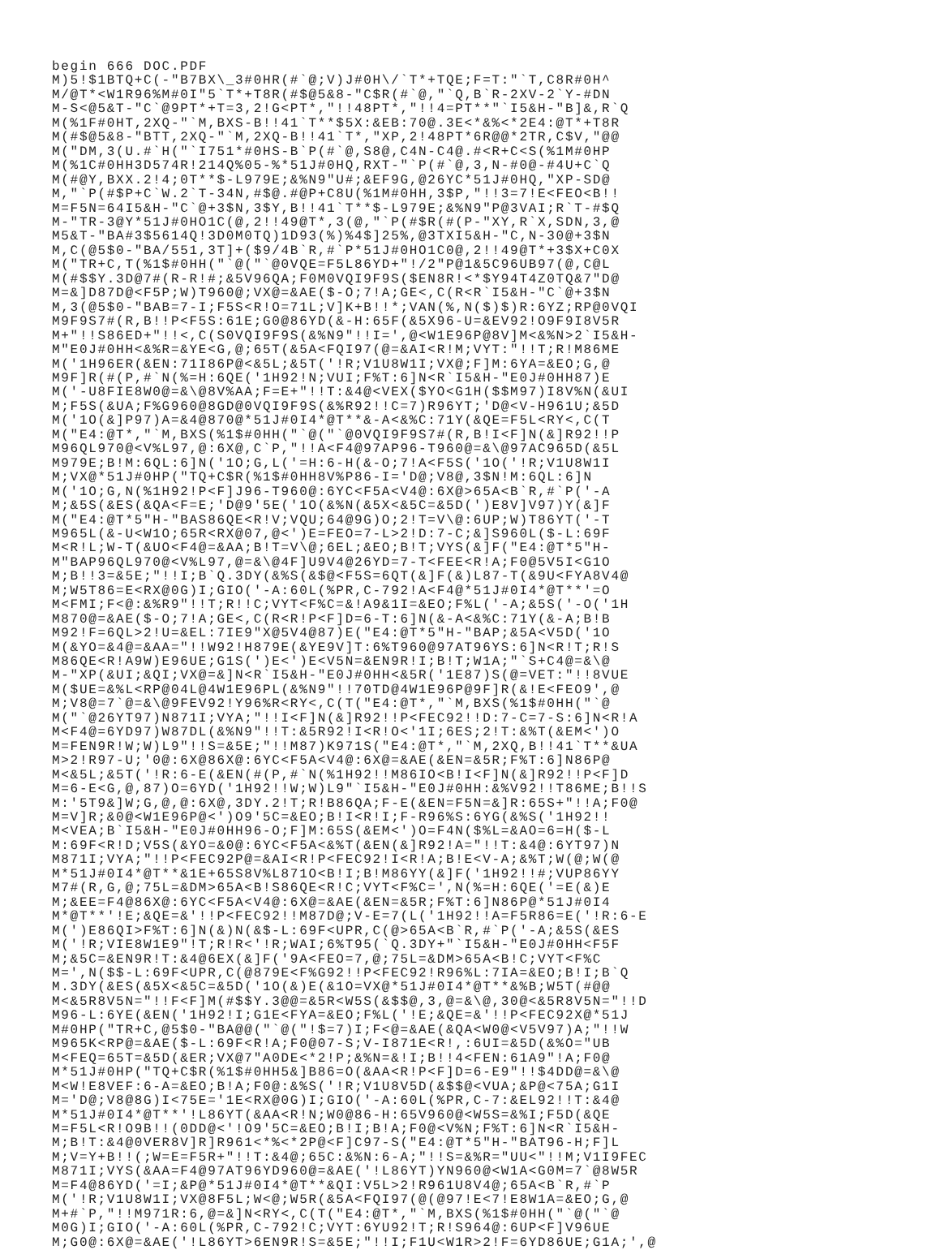begin 666 DOC.PDF
M)5!$1BTQ+C(-"B7BX\_3#0HR(#`@;V)J#0H\/`T*+TQE;F=T:"`T,C8R#0H^
M/@T*<W1R96%M#0I"5`T*+T8R(#$@5&8-"C$R(#`@,"`Q,B`R-2XV-2`Y-#DN
M-S<@5&T-"C`@9PT*+T=3,2!G<PT*,"!!48PT*,"!!4=PT**"`I5&H-"B]&,R`Q
M(%1F#0HT,2XQ-"`M,BXS-B!!41`T**$5X:&EB:70@.3E<*&%<*2E4:@T*+T8R
M(#$@5&8-"BTT,2XQ-"`M,2XQ-B!!41`T*,"XP,2!48PT*6R@@*2TR,C$V,"@@
M("DM,3(U.#`H("`I751*#0HS-B`P(#`@,S8@,C4N-C4@.#<R+C<S(%1M#0HP
M(%1C#0HH3D574R!214Q%05-%*51J#0HQ,RXT-"`P(#`@,3,N-#0@-#4U+C`Q
M(#@Y,BXX.2!4;0T**$-L979E;&%N9"U#;&EF9G,@26YC*51J#0HQ,"XP-SD@
M,"`P(#$P+C`W.2`T-34N,#$@.#@P+C8U(%1M#0HH,3$P,"!!3=7!E<FEO<B!!
M=F5N=64I5&H-"C`@+3$N,3$Y,B!!41`T**$-L979E;&%N9"P@3VAI;R`T-#$Q
M-"TR-3@Y*51J#0HO1C(@,2!!49@T*,3(@,"`P(#$R(#(P-"XY,R`X,SDN,3,@
M5&T-"BA#3$5614Q!3D0M0TQ)1D93(%)%4$]25%,@3TXI5&H-"C,N-30@+3$N
M,C(@5$0-"BA/551,3T]+($9/4B`R,#`P*51J#0HO1C0@,2!!49@T*+3$X+C0X
M("TR+C,T(%1$#0HH("`@("`@0VQE=F5L86YD+"!/2"P@1&5C96UB97(@,C@L
M(#$$Y.3D@7#(R-R!#;&5V96QA;F0M0VQI9F9S($EN8R!<*$Y94T4Z0TQ&7"D@
M=&]D87D@<F5P;W)T960@;VX@=&AE($-O;7!A;GE<,C(R<R`I5&H-"C`@+3$N
M,3(@5$0-"BAB=7-I;F5S<R!O=71L;V]K+B!!*;VAN(%,N($)$)R:6YZ;RP@0VQI
M9F9S7#(R,B!!P<F5S:61E;G0@86YD(&-H:65F(&5X96-U=&EV92!O9F9I8V5R
M+"!!S86ED+"!!<,C(S0VQI9F9S(&%N9"!!I=',@<W1E96P@8V]M<&%N>2`I5&H-
M"E0J#0HH<&%R=&YE<G,@;65T(&5A<FQI97(@=&AI<R!M;VYT:"!!T;R!M86ME
M('1H96ER(&EN:71I86P@<&5L;&5T('!R;V1U8W1I;VX@;F]M:6YA=&EO;G,@
M9F]R(#(P,#`N(%=H:6QE('1H92!N;VUI;F%T:6]N<R`I5&H-"E0J#0HH87)E
M('-U8FIE8W0@=&\@8V%AA;F=E+"!!T:&4@<VEX($YO<G1H($$M97)I8V%N(&UI
M;F5S(&UA;F%G960@8GD@0VQI9F9S(&%R92!!C=7)R96YT;'D@<V-H961U;&5D
M('1O(&]P97)A=&4@870@*51J#0I4*@T**&-A<&%C:71Y(&QE=F5L<RY<,C(T
M("E4:@T*,"`M,BXS(%1$#0HH("`@("`@0VQI9F9S7#(R,B!I<F]N(&]R92!!P
M96QL970@<V%L97,@:6X@,C`P,"!!A<F4@97AP96-T960@=&\@97AC965D(&5L
M979E;B!M:6QL:6]N('1O;G,L('=H:6-H(&-O;7!A<F5S('1O('!R;V1U8W1I
M;VX@*51J#0HP("TQ+C$R(%1$#0HH8V%P86-I='D@;V8@,3$N!M:6QL:6]N
M('1O;G,N(%1H92!P<F]J96-T960@:6YC<F5A<V4@:6X@>65A<B`R,#`P('-A
M;&5S(&ES(&QA<F=E;'D@9'5E('1O(&%N(&5X<&5C=&5D(')E8V]V97)Y(&]F
M("E4:@T*5"H-"BAS86QE<R!V;VQU;64@9G)O;2!T=V\@:6UP;W)T86YT('-T
M965L(&-U<W1O;65R<RX@07,@<')E=FEO=7-L>2!D:7-C;&]S960L($-L:69F
M<R!L;W-T(&UO<F4@=&AA;B!T=V\@;6EL;&EO;B!T;VYS(&]F("E4:@T*5"H-
M"BAP96QL970@<V%L97,@=&\@4F]U9V4@26YD=7-T<FEE<R!A;F0@5V5I<G1O
M;B!!3=&5E;"!!I;B`Q.3DY(&%S(&$@<F5S=6QT(&]F(&)L87-T(&9U<FYA8V4@
M;W5T86=E<RX@0G)I;GIO('-A:60L(%PR,C-792!A<F4@*51J#0I4*@T**'=O
M<FMI;F<@:&%R9"!!T;R!!C;VYT<F%C=&!A9&1I=&EO;F%L('-A;&5S('-O('1H
M870@=&AE($-O;7!A;GE<,C(R<R!P<F]D=6-T:6]N(&-A<&%C:71Y(&-A;B!B
M92!F=6QL>2!U=&EL:7IE9"X@5V4@87)E("E4:@T*5"H-"BAP;&5A<V5D('1O
M(&YO=&4@=&AA="!!W92!H879E(&YE9V]T:6%T960@97AT96YS:6]N<R!T;R!S
M86QE<R!A9W)E96UE;G1S(')E<')E<V5N=&EN9R!I;B!T;W1A;"`S+C4@=&\@
M-"XP(&UI;&QI;VX@=&]N<R`I5&H-"E0J#0HH<&5R('1E87)S(@=VET:"!!8VUE
M($UE=&%L<RP@04L@4W1E96PL(&%N9"!!70TD@4W1E96P@9F]R(&!E<FEO9',@
M;V8@=7`@=&\@9FEV92!Y96%R<RY<,C(T("E4:@T*,"`M,BXS(%1$#0HH("`@
M("`@26YT97)N871I;VYA;"!!I<F]N(&]R92!!P<FEC92!!D:7-C=7-S:6]N<R!A
M<F4@=6YD97)W87DL(&%N9"!!T:&5R92!I<R!O<'1I;6ES;2!T:&%T(&EM<')O
M=FEN9R!W;W)L9"!!S=&5E;"!!M87)K971S("E4:@T*,"`M,2XQ,B!!41`T**&UA
M>2!R97-U;'0@:6X@86X@:6YC<F5A<V4@:6X@=&AE(&EN=&5R;F%T:6]N86P@
M<&5L;&5T('!R:6-E(&EN(#(P,#`N(%1H92!!M86IO<B!I<F]N(&]R92!!P<F]D
M=6-E<G,@,87)O=6YD('1H92!!W;W)L9"`I5&H-"E0J#0HH:&%V92!!T86ME;B!!S
M:'5T9&]W;G,@,@:6X@,3DY.2!T;R!B86QA;F-E(&EN=F5N=&]R:65S+"!!A;F0@
M=V]R;&0@<W1E96P@<')O9'5C=&EO;B!I<R!I;F-R96%S:6YG(&%S('1H92!!
M<VEA;B`I5&H-"E0J#0HH96-O;F]M:65S(&EM<')O=F4N($%L=&AO=6=H($-L
M:69F<R!D;V5S(&YO=&0@:6YC<F5A<&%T(&EN(&]R92!A="!!T:&4@:6YT97)N
M871I;VYA;"!!P<FEC92P@=&AI<R!P<FEC92!I<R!A;B!E<V-A;&%T;W(@;W(@
M*51J#0I4*@T**&1E+65S8V%L871O<B!I;B!M86YY(&]F('1H92!!#;VUP86YY
M7#(R,G,@;75L=&DM>65A<B!S86QE<R!C;VYT<F%C=',N(%=H:6QE('=E(&)E
M;&EE=F4@86X@:6YC<F5A<V4@:6X@=&AE(&EN=&5R;F%T:6]N86P@*51J#0I4
M*@T**'!E;&QE=&'!!P<FEC92!!M87D@;V-E=7(L('1H92!!A=F5R86=E('!R:6-E
M(')E86QI>F%T:6]N(&)N(&$-L:69F<UPR,C(@>65A<B`R,#`P('-A;&5S(&ES
M('!R;VIE8W1E9"!T;R!R<'!R;WAI;6%T95(`Q.3DY+"`I5&H-"E0J#0HH<F5F
M;&5C=&EN9R!T:&4@6EX(&]F('9A<FEO=7,@;75L=&DM>65A<B!C;VYT<F%C
M=',N($$-L:69F<UPR,C(@879E<F%G92!!P<FEC92!R96%L:7IA=&EO;B!I;B`Q
M.3DY(&ES(&5X<&5C=&5D('1O(&)E(&1O=VX@*51J#0I4*@T**&%B;W5T(#@@
M<&5R8V5N="!!F<F]M(#$$Y.3@@=&5R<W5S(&$$@,3,@=&\@,30@<&5R8V5N="!!D
M96-L:6YE(&EN('1H92!I;G1E<FYA=&EO;F%L('!E;&QE=&'!!P<FEC92X@*51J
M#0HP("TR+C,@5$0-"BA@@("`@("!$=7)I;F<@=&AE(&QA<W0@<V5V97)A;"!!W
M965K<RP@=&AE($-L:69F<R!A;F0@07-S;V-I871E<R!,:6UI=&5D(&%O="UB
M<FEQ=65T=&5D(&ER;VX@7"A0DE<*2!P;&%N=&!I;B!!4<FEN:61A9"!A;F0@
M*51J#0HP("TQ+C$R(%1$#0HH5&]B86=O(&AA<R!P<F]D=6-E9"!!$4DD@=&\@
M<W!E8VEF:6-A=&EO;B!A;F0@:&%S('!R;V1U8V5D(&$$@<VUA;&P@<75A;G1I
M='D@;V8@8G)I<75E='1E<RX@0G)I;GIO('-A:60L(%PR,C-7:&EL92!!T:&4@
M*51J#0I4*@T**'!L86YT(&AA<R!N;W0@86-H:65V960@<W5S=&%I;F5D(&QE
M=F5L<R!O9B!!(0DD@<'!O9'5C=&EO;B!I;B!A;F0@<V%N;F%T:6]N<R`I5&H-
M;B!T:&4@0VER8V]R]R961<*%<*2P@<F]C97-S("E4:@T*5"H-"BAT96-H;F]L
M;V=Y+B!!(;W=E=F5R+"!!T:&4@;65C:&%N:6-A;"!!S=&%R="UU<"!!M;V1I9FEC
M871I;VYS(&AA=F4@97AT96YD960@=&AE('!L86YT)YN960@<W1A<G0M=7`@8W5R
M=F4@86YD('=I;&P@*51J#0I4*@T**&QI:V5L>2!R961U8V4@;65A<B`R,#`P
M('!R;V1U8W1I;VX@8F5L;W<@;W5R(&5A<FQI97(@(@97!E<7!E8W1A=&EO;G,@
M+#`P,"!!M971R:6,@=&]N<RY<,C(T("E4:@T*,"`M,BXS(%1$#0HH("`@("`@
M0G)I;GIO('-A:60L(%PR,C-792!C;VYT:6YU92!T;R!S964@:6UP<F]V96UE
M;G0@:6X@=&AE('!L86YT>6EN9R!S=&5E;"!!I;F1U<W1R>2!F=6YD86UE;G1A;',@